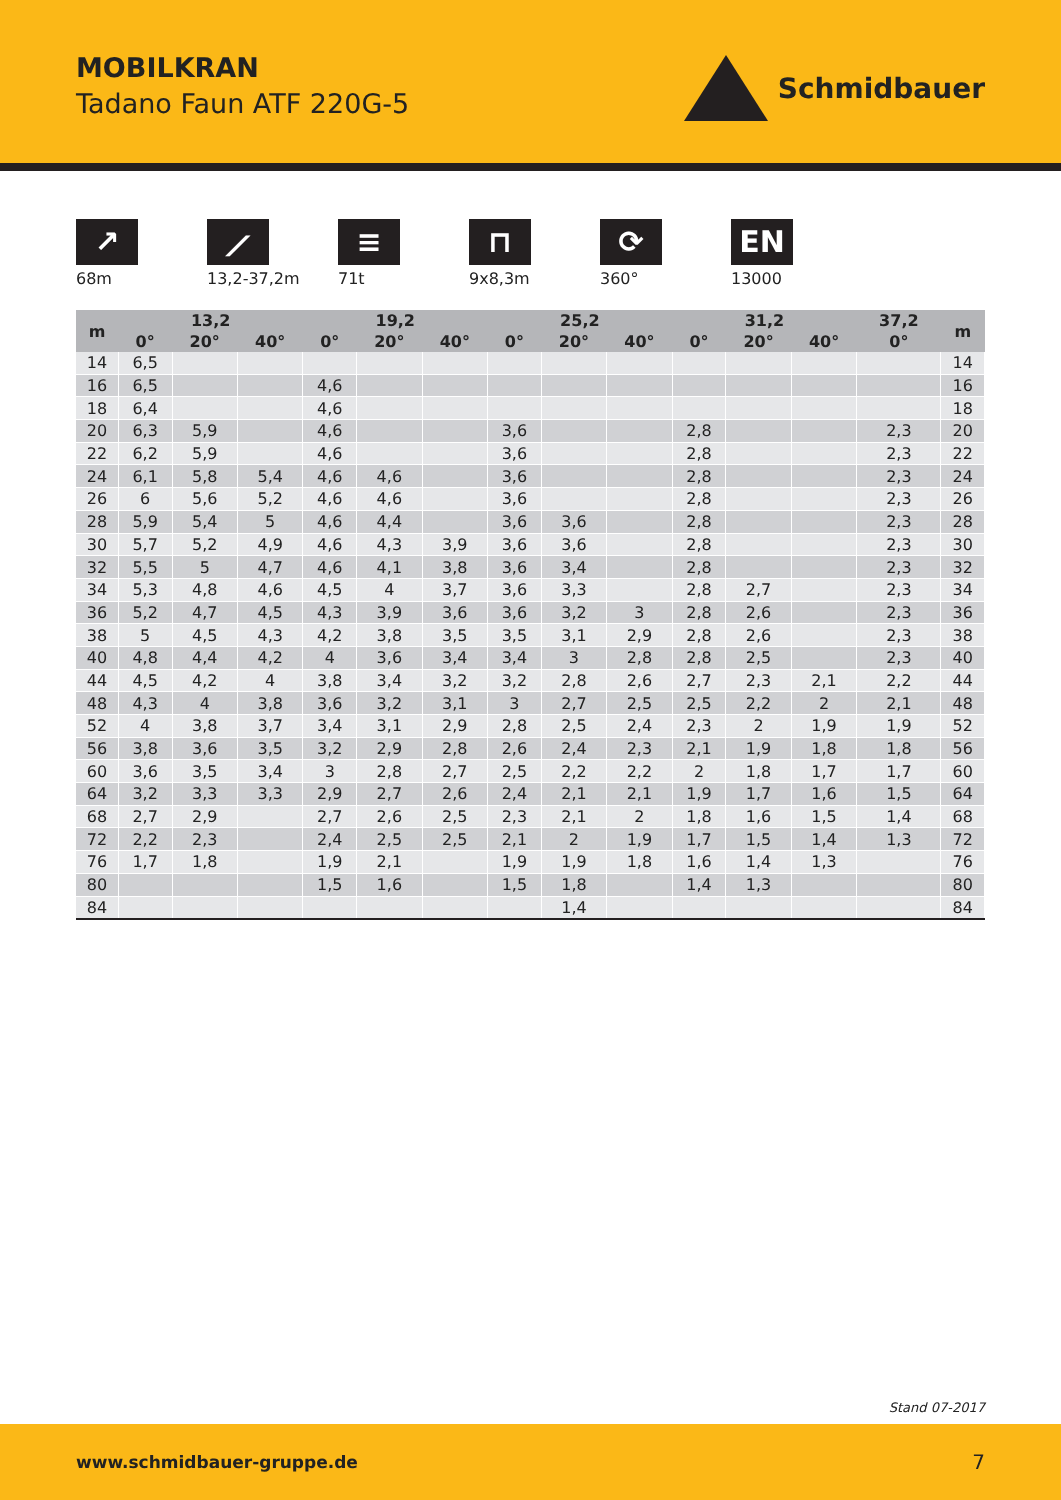MOBILKRAN
Tadano Faun ATF 220G-5
Schmidbauer
↗
68m
⟋
13,2-37,2m
≡
71t
⊓
9x8,3m
⟳
360°
EN
13000
| m | 13,2 | | | 19,2 | | | 25,2 | | | 31,2 | | | 37,2 | m |
| --- | --- | --- | --- | --- | --- | --- | --- | --- | --- | --- | --- | --- | --- | --- |
| | 0° | 20° | 40° | 0° | 20° | 40° | 0° | 20° | 40° | 0° | 20° | 40° | 0° | |
| 14 | 6,5 | | | | | | | | | | | | | 14 |
| 16 | 6,5 | | | 4,6 | | | | | | | | | | 16 |
| 18 | 6,4 | | | 4,6 | | | | | | | | | | 18 |
| 20 | 6,3 | 5,9 | | 4,6 | | | 3,6 | | | 2,8 | | | 2,3 | 20 |
| 22 | 6,2 | 5,9 | | 4,6 | | | 3,6 | | | 2,8 | | | 2,3 | 22 |
| 24 | 6,1 | 5,8 | 5,4 | 4,6 | 4,6 | | 3,6 | | | 2,8 | | | 2,3 | 24 |
| 26 | 6 | 5,6 | 5,2 | 4,6 | 4,6 | | 3,6 | | | 2,8 | | | 2,3 | 26 |
| 28 | 5,9 | 5,4 | 5 | 4,6 | 4,4 | | 3,6 | 3,6 | | 2,8 | | | 2,3 | 28 |
| 30 | 5,7 | 5,2 | 4,9 | 4,6 | 4,3 | 3,9 | 3,6 | 3,6 | | 2,8 | | | 2,3 | 30 |
| 32 | 5,5 | 5 | 4,7 | 4,6 | 4,1 | 3,8 | 3,6 | 3,4 | | 2,8 | | | 2,3 | 32 |
| 34 | 5,3 | 4,8 | 4,6 | 4,5 | 4 | 3,7 | 3,6 | 3,3 | | 2,8 | 2,7 | | 2,3 | 34 |
| 36 | 5,2 | 4,7 | 4,5 | 4,3 | 3,9 | 3,6 | 3,6 | 3,2 | 3 | 2,8 | 2,6 | | 2,3 | 36 |
| 38 | 5 | 4,5 | 4,3 | 4,2 | 3,8 | 3,5 | 3,5 | 3,1 | 2,9 | 2,8 | 2,6 | | 2,3 | 38 |
| 40 | 4,8 | 4,4 | 4,2 | 4 | 3,6 | 3,4 | 3,4 | 3 | 2,8 | 2,8 | 2,5 | | 2,3 | 40 |
| 44 | 4,5 | 4,2 | 4 | 3,8 | 3,4 | 3,2 | 3,2 | 2,8 | 2,6 | 2,7 | 2,3 | 2,1 | 2,2 | 44 |
| 48 | 4,3 | 4 | 3,8 | 3,6 | 3,2 | 3,1 | 3 | 2,7 | 2,5 | 2,5 | 2,2 | 2 | 2,1 | 48 |
| 52 | 4 | 3,8 | 3,7 | 3,4 | 3,1 | 2,9 | 2,8 | 2,5 | 2,4 | 2,3 | 2 | 1,9 | 1,9 | 52 |
| 56 | 3,8 | 3,6 | 3,5 | 3,2 | 2,9 | 2,8 | 2,6 | 2,4 | 2,3 | 2,1 | 1,9 | 1,8 | 1,8 | 56 |
| 60 | 3,6 | 3,5 | 3,4 | 3 | 2,8 | 2,7 | 2,5 | 2,2 | 2,2 | 2 | 1,8 | 1,7 | 1,7 | 60 |
| 64 | 3,2 | 3,3 | 3,3 | 2,9 | 2,7 | 2,6 | 2,4 | 2,1 | 2,1 | 1,9 | 1,7 | 1,6 | 1,5 | 64 |
| 68 | 2,7 | 2,9 | | 2,7 | 2,6 | 2,5 | 2,3 | 2,1 | 2 | 1,8 | 1,6 | 1,5 | 1,4 | 68 |
| 72 | 2,2 | 2,3 | | 2,4 | 2,5 | 2,5 | 2,1 | 2 | 1,9 | 1,7 | 1,5 | 1,4 | 1,3 | 72 |
| 76 | 1,7 | 1,8 | | 1,9 | 2,1 | | 1,9 | 1,9 | 1,8 | 1,6 | 1,4 | 1,3 | | 76 |
| 80 | | | | 1,5 | 1,6 | | 1,5 | 1,8 | | 1,4 | 1,3 | | | 80 |
| 84 | | | | | | | | 1,4 | | | | | | 84 |
Stand 07-2017
www.schmidbauer-gruppe.de 7